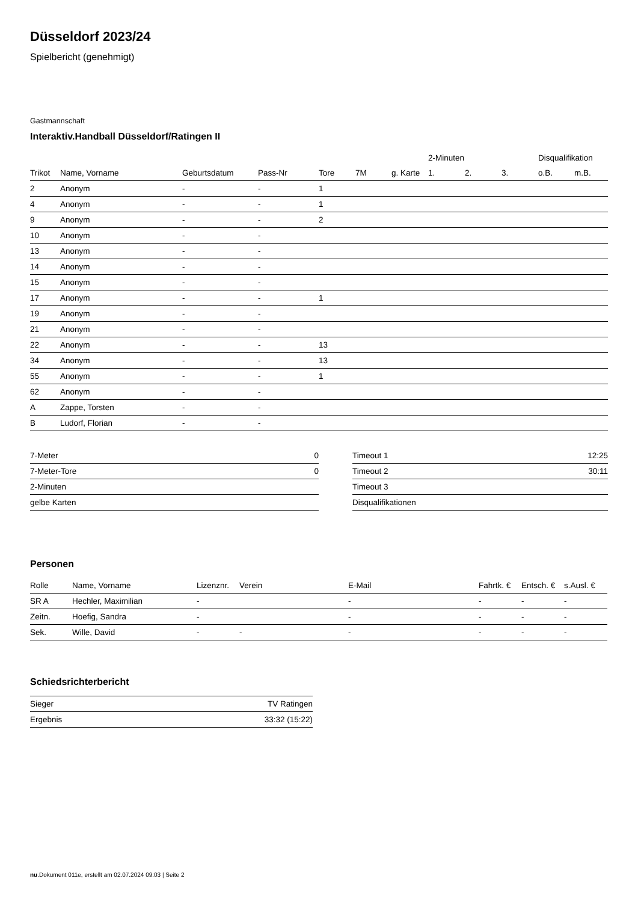Düsseldorf 2023/24
Spielbericht (genehmigt)
Gastmannschaft
Interaktiv.Handball Düsseldorf/Ratingen II
| | | | | | | | 2-Minuten | | | Disqualifikation | |
| --- | --- | --- | --- | --- | --- | --- | --- | --- | --- | --- | --- |
| Trikot | Name, Vorname | Geburtsdatum | Pass-Nr | Tore | 7M | g. Karte | 1. | 2. | 3. | o.B. | m.B. |
| 2 | Anonym | - | - | 1 | | | | | | | |
| 4 | Anonym | - | - | 1 | | | | | | | |
| 9 | Anonym | - | - | 2 | | | | | | | |
| 10 | Anonym | - | - | | | | | | | | |
| 13 | Anonym | - | - | | | | | | | | |
| 14 | Anonym | - | - | | | | | | | | |
| 15 | Anonym | - | - | | | | | | | | |
| 17 | Anonym | - | - | 1 | | | | | | | |
| 19 | Anonym | - | - | | | | | | | | |
| 21 | Anonym | - | - | | | | | | | | |
| 22 | Anonym | - | - | 13 | | | | | | | |
| 34 | Anonym | - | - | 13 | | | | | | | |
| 55 | Anonym | - | - | 1 | | | | | | | |
| 62 | Anonym | - | - | | | | | | | | |
| A | Zappe, Torsten | - | - | | | | | | | | |
| B | Ludorf, Florian | - | - | | | | | | | | |
| 7-Meter | 0 |
| 7-Meter-Tore | 0 |
| 2-Minuten | |
| gelbe Karten | |
| Timeout 1 | 12:25 |
| Timeout 2 | 30:11 |
| Timeout 3 | |
| Disqualifikationen | |
Personen
| Rolle | Name, Vorname | Lizenznr. | Verein | E-Mail | Fahrtk. € | Entsch. € | s.Ausl. € |
| --- | --- | --- | --- | --- | --- | --- | --- |
| SR A | Hechler, Maximilian | - | | - | - | - | - |
| Zeitn. | Hoefig, Sandra | - | | - | - | - | - |
| Sek. | Wille, David | - | - | - | - | - | - |
Schiedsrichterbericht
| Sieger | TV Ratingen |
| Ergebnis | 33:32 (15:22) |
nu.Dokument 011e, erstellt am 02.07.2024 09:03 | Seite 2